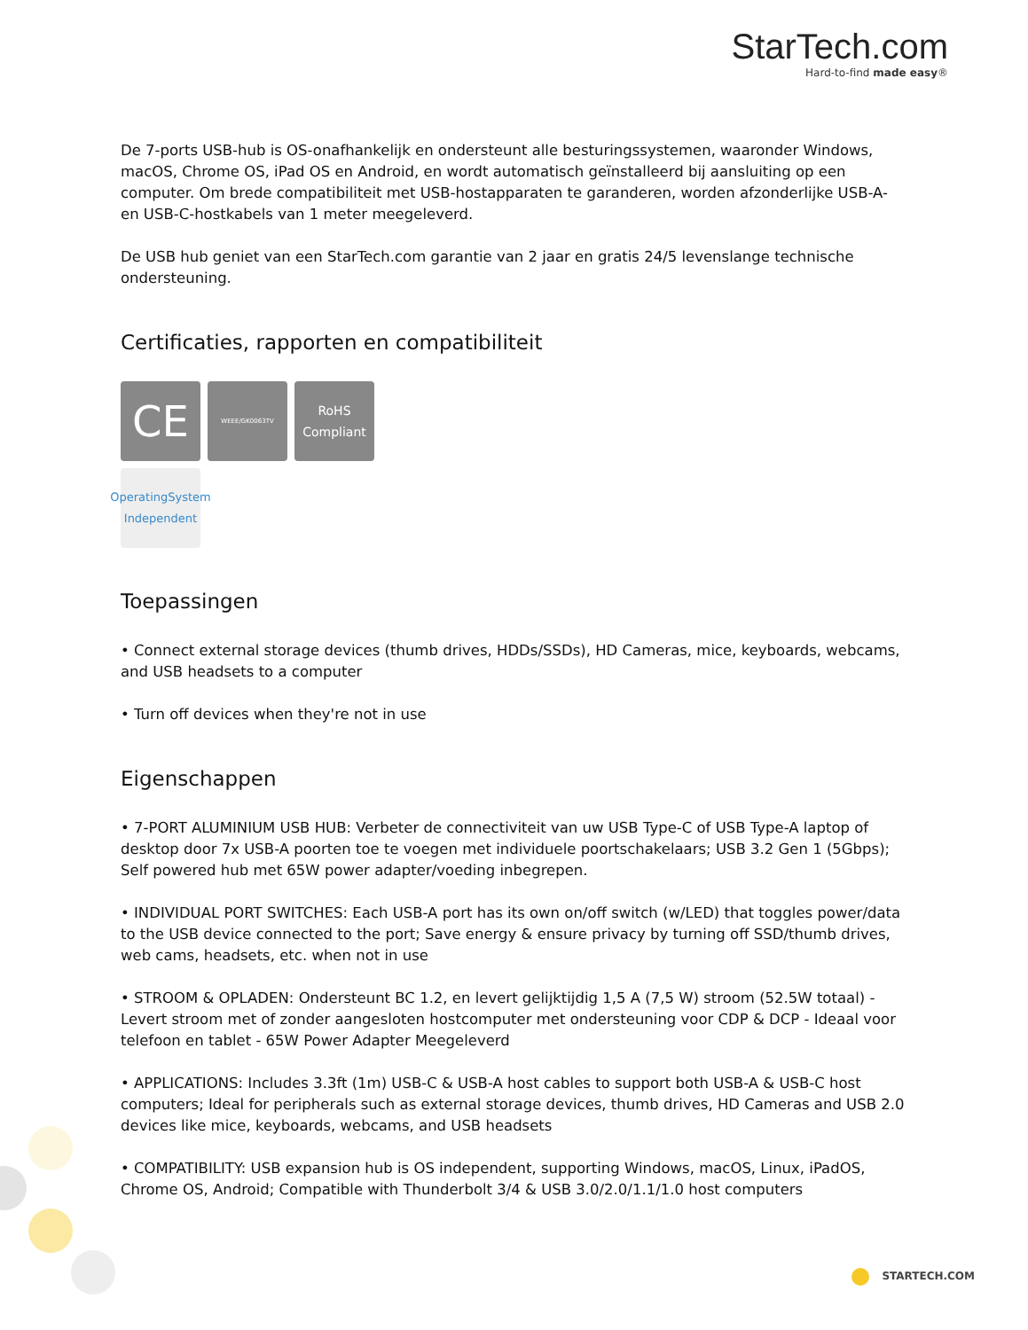StarTech.com
Hard-to-find made easy®
De 7-ports USB-hub is OS-onafhankelijk en ondersteunt alle besturingssystemen, waaronder Windows, macOS, Chrome OS, iPad OS en Android, en wordt automatisch geïnstalleerd bij aansluiting op een computer. Om brede compatibiliteit met USB-hostapparaten te garanderen, worden afzonderlijke USB-A- en USB-C-hostkabels van 1 meter meegeleverd.
De USB hub geniet van een StarTech.com garantie van 2 jaar en gratis 24/5 levenslange technische ondersteuning.
Certificaties, rapporten en compatibiliteit
CE
WEEE/GK0063TV
RoHS
Compliant
OperatingSystem
Independent
Toepassingen
• Connect external storage devices (thumb drives, HDDs/SSDs), HD Cameras, mice, keyboards, webcams, and USB headsets to a computer
• Turn off devices when they're not in use
Eigenschappen
• 7-PORT ALUMINIUM USB HUB: Verbeter de connectiviteit van uw USB Type-C of USB Type-A laptop of desktop door 7x USB-A poorten toe te voegen met individuele poortschakelaars; USB 3.2 Gen 1 (5Gbps); Self powered hub met 65W power adapter/voeding inbegrepen.
• INDIVIDUAL PORT SWITCHES: Each USB-A port has its own on/off switch (w/LED) that toggles power/data to the USB device connected to the port; Save energy & ensure privacy by turning off SSD/thumb drives, web cams, headsets, etc. when not in use
• STROOM & OPLADEN: Ondersteunt BC 1.2, en levert gelijktijdig 1,5 A (7,5 W) stroom (52.5W totaal) - Levert stroom met of zonder aangesloten hostcomputer met ondersteuning voor CDP & DCP - Ideaal voor telefoon en tablet - 65W Power Adapter Meegeleverd
• APPLICATIONS: Includes 3.3ft (1m) USB-C & USB-A host cables to support both USB-A & USB-C host computers; Ideal for peripherals such as external storage devices, thumb drives, HD Cameras and USB 2.0 devices like mice, keyboards, webcams, and USB headsets
• COMPATIBILITY: USB expansion hub is OS independent, supporting Windows, macOS, Linux, iPadOS, Chrome OS, Android; Compatible with Thunderbolt 3/4 & USB 3.0/2.0/1.1/1.0 host computers
STARTECH.COM